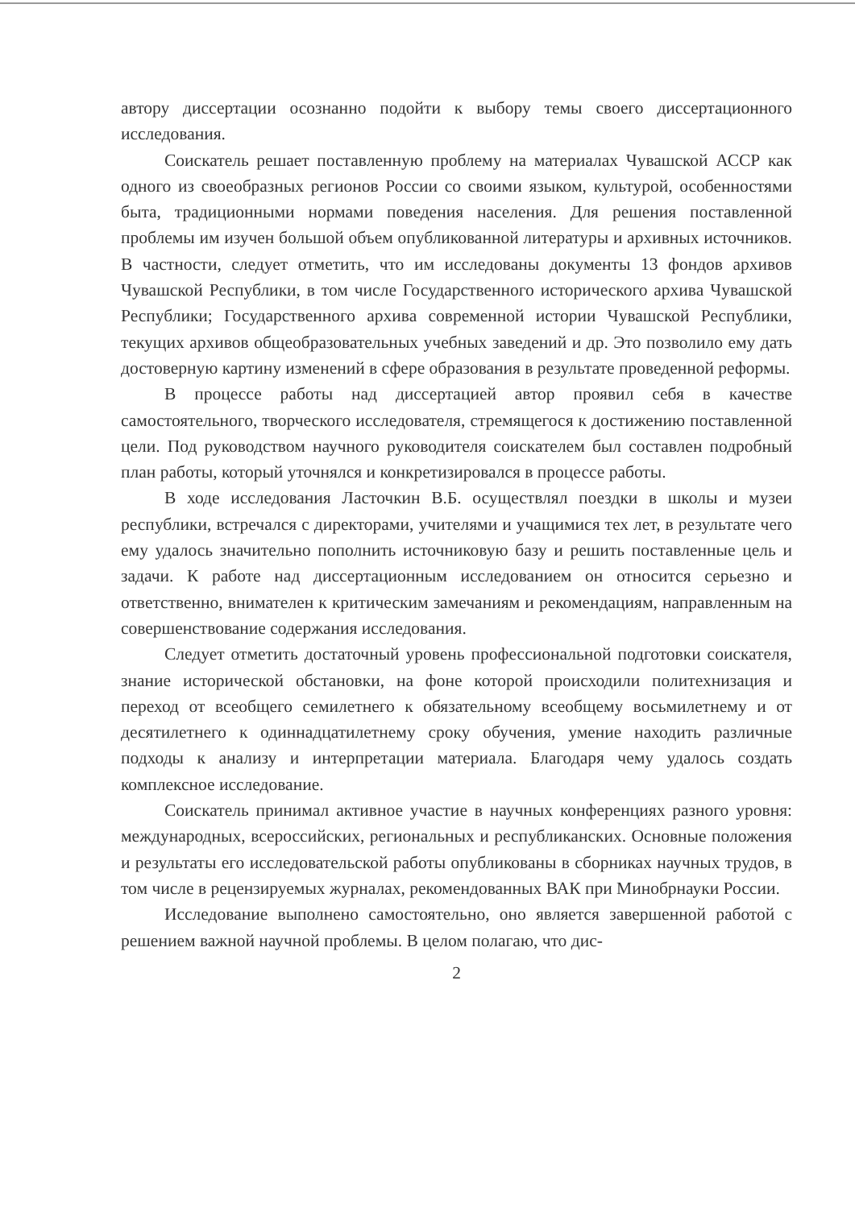автору диссертации осознанно подойти к выбору темы своего диссертационного исследования.
Соискатель решает поставленную проблему на материалах Чувашской АССР как одного из своеобразных регионов России со своими языком, культурой, особенностями быта, традиционными нормами поведения населения. Для решения поставленной проблемы им изучен большой объем опубликованной литературы и архивных источников. В частности, следует отметить, что им исследованы документы 13 фондов архивов Чувашской Республики, в том числе Государственного исторического архива Чувашской Республики; Государственного архива современной истории Чувашской Республики, текущих архивов общеобразовательных учебных заведений и др. Это позволило ему дать достоверную картину изменений в сфере образования в результате проведенной реформы.
В процессе работы над диссертацией автор проявил себя в качестве самостоятельного, творческого исследователя, стремящегося к достижению поставленной цели. Под руководством научного руководителя соискателем был составлен подробный план работы, который уточнялся и конкретизировался в процессе работы.
В ходе исследования Ласточкин В.Б. осуществлял поездки в школы и музеи республики, встречался с директорами, учителями и учащимися тех лет, в результате чего ему удалось значительно пополнить источниковую базу и решить поставленные цель и задачи. К работе над диссертационным исследованием он относится серьезно и ответственно, внимателен к критическим замечаниям и рекомендациям, направленным на совершенствование содержания исследования.
Следует отметить достаточный уровень профессиональной подготовки соискателя, знание исторической обстановки, на фоне которой происходили политехнизация и переход от всеобщего семилетнего к обязательному всеобщему восьмилетнему и от десятилетнего к одиннадцатилетнему сроку обучения, умение находить различные подходы к анализу и интерпретации материала. Благодаря чему удалось создать комплексное исследование.
Соискатель принимал активное участие в научных конференциях разного уровня: международных, всероссийских, региональных и республиканских. Основные положения и результаты его исследовательской работы опубликованы в сборниках научных трудов, в том числе в рецензируемых журналах, рекомендованных ВАК при Минобрнауки России.
Исследование выполнено самостоятельно, оно является завершенной работой с решением важной научной проблемы. В целом полагаю, что дис-
2